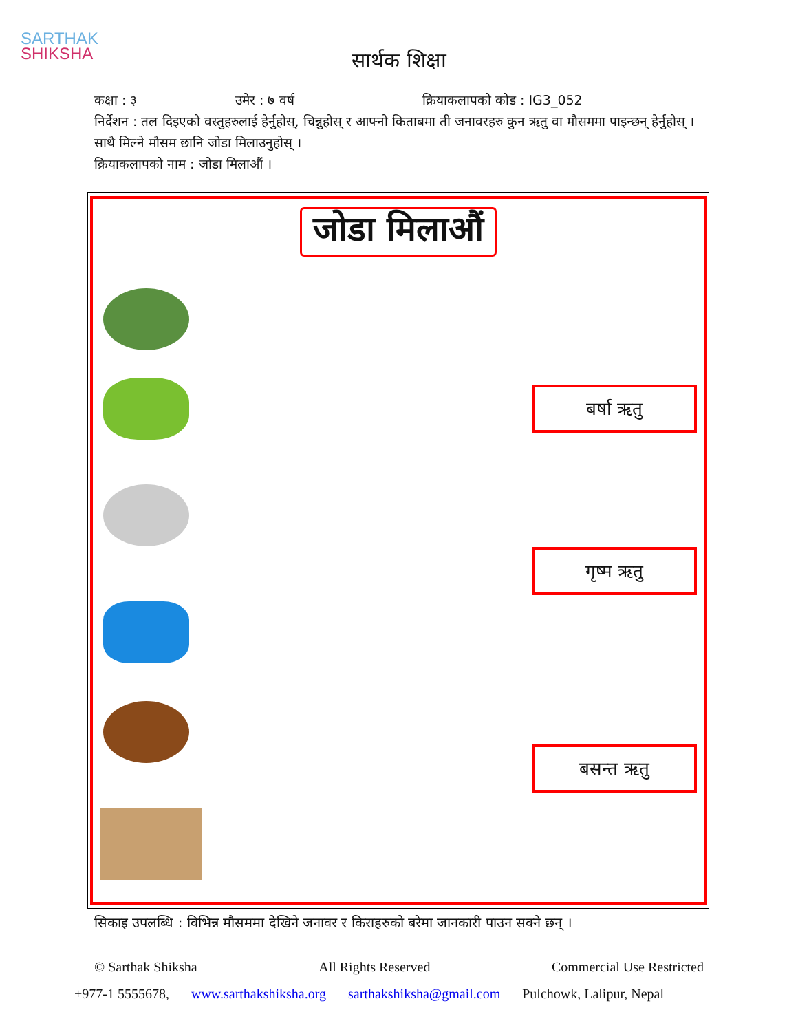SARTHAK
SHIKSHA
सार्थक शिक्षा
कक्षा : ३ उमेर : ७ वर्ष क्रियाकलापको कोड : IG3_052
निर्देशन : तल दिइएको वस्तुहरुलाई हेर्नुहोस्, चिन्नुहोस् र आफ्नो किताबमा ती जनावरहरु कुन ऋतु वा मौसममा पाइन्छन् हेर्नुहोस् । साथै मिल्ने मौसम छानि जोडा मिलाउनुहोस् ।
क्रियाकलापको नाम : जोडा मिलाऔं ।
जोडा मिलाऔं
बर्षा ऋतु
गृष्म ऋतु
बसन्त ऋतु
सिकाइ उपलब्धि : विभिन्न मौसममा देखिने जनावर र किराहरुको बरेमा जानकारी पाउन सक्ने छन् ।
© Sarthak Shiksha All Rights Reserved Commercial Use Restricted
+977-1 5555678, www.sarthakshiksha.org sarthakshiksha@gmail.com Pulchowk, Lalipur, Nepal